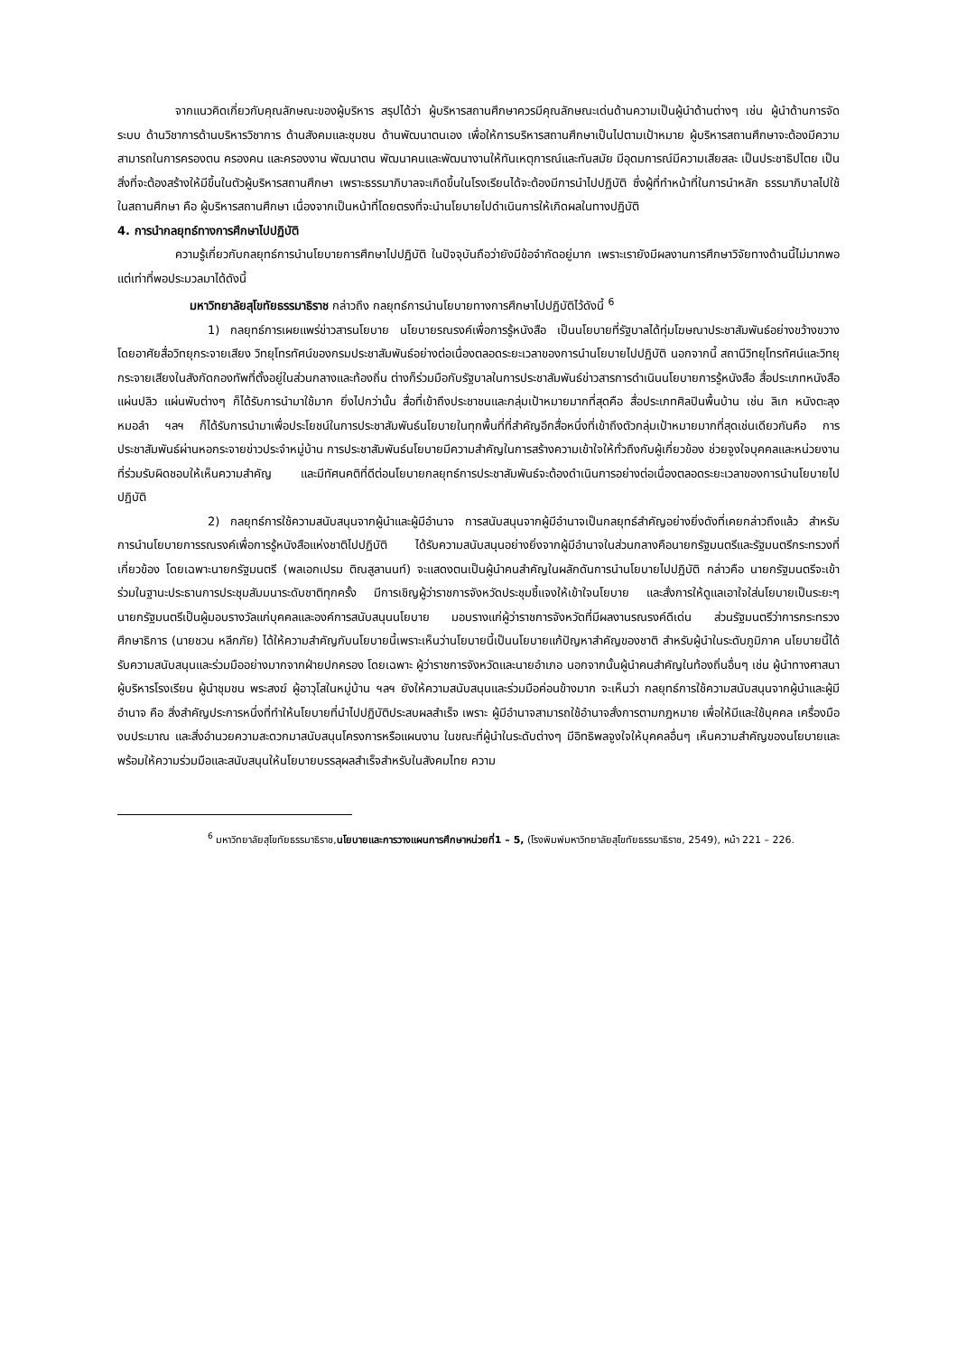จากแนวคิดเกี่ยวกับคุณลักษณะของผู้บริหาร สรุปได้ว่า ผู้บริหารสถานศึกษาควรมีคุณลักษณะเด่นด้านความเป็นผู้นำด้านต่างๆ เช่น ผู้นำด้านการจัดระบบ ด้านวิชาการด้านบริหารวิชาการ ด้านสังคมและชุมชน ด้านพัฒนาตนเอง เพื่อให้การบริหารสถานศึกษาเป็นไปตามเป้าหมาย ผู้บริหารสถานศึกษาจะต้องมีความสามารถในการครองตน ครองคน และครองงาน พัฒนาตน พัฒนาคนและพัฒนางานให้ทันเหตุการณ์และทันสมัย มีอุดมการณ์มีความเสียสละ เป็นประชาธิปไตย เป็นสิ่งที่จะต้องสร้างให้มีขึ้นในตัวผู้บริหารสถานศึกษา เพราะธรรมาภิบาลจะเกิดขึ้นในโรงเรียนได้จะต้องมีการนำไปปฏิบัติ ซึ่งผู้ที่ทำหน้าที่ในการนำหลัก ธรรมาภิบาลไปใช้ในสถานศึกษา คือ ผู้บริหารสถานศึกษา เนื่องจากเป็นหน้าที่โดยตรงที่จะนำนโยบายไปดำเนินการให้เกิดผลในทางปฏิบัติ
4. การนำกลยุทธ์ทางการศึกษาไปปฏิบัติ
ความรู้เกี่ยวกับกลยุทธ์การนำนโยบายการศึกษาไปปฏิบัติ ในปัจจุบันถือว่ายังมีข้อจำกัดอยู่มาก เพราะเรายังมีผลงานการศึกษาวิจัยทางด้านนี้ไม่มากพอ แต่เท่าที่พอประมวลมาได้ดังนี้
มหาวิทยาลัยสุโขทัยธรรมาธิราช กล่าวถึง กลยุทธ์การนำนโยบายทางการศึกษาไปปฏิบัติไว้ดังนี้ <sup>6</sup>
1) กลยุทธ์การเผยแพร่ข่าวสารนโยบาย นโยบายรณรงค์เพื่อการรู้หนังสือ เป็นนโยบายที่รัฐบาลได้ทุ่มโฆษณาประชาสัมพันธ์อย่างขว้างขวาง โดยอาศัยสื่อวิทยุกระจายเสียง วิทยุโทรทัศน์ของกรมประชาสัมพันธ์อย่างต่อเนื่องตลอดระยะเวลาของการนำนโยบายไปปฏิบัติ นอกจากนี้ สถานีวิทยุโทรทัศน์และวิทยุกระจายเสียงในสังกัดกองทัพที่ตั้งอยู่ในส่วนกลางและท้องถิ่น ต่างก็ร่วมมือกับรัฐบาลในการประชาสัมพันธ์ข่าวสารการดำเนินนโยบายการรู้หนังสือ สื่อประเภทหนังสือ แผ่นปลิว แผ่นพับต่างๆ ก็ได้รับการนำมาใช้มาก ยิ่งไปกว่านั้น สื่อที่เข้าถึงประชาชนและกลุ่มเป้าหมายมากที่สุดคือ สื่อประเภทศิลปินพื้นบ้าน เช่น ลิเก หนังตะลุง หมอลำ ฯลฯ ก็ได้รับการนำมาเพื่อประโยชน์ในการประชาสัมพันธ์นโยบายในทุกพื้นที่ที่สำคัญอีกสื่อหนึ่งที่เข้าถึงตัวกลุ่มเป้าหมายมากที่สุดเช่นเดียวกันคือ การประชาสัมพันธ์ผ่านหอกระจายข่าวประจำหมู่บ้าน การประชาสัมพันธ์นโยบายมีความสำคัญในการสร้างความเข้าใจให้ทั่วถึงกับผู้เกี่ยวข้อง ช่วยจูงใจบุคคลและหน่วยงานที่ร่วมรับผิดชอบให้เห็นความสำคัญ และมีทัศนคติที่ดีต่อนโยบายกลยุทธ์การประชาสัมพันธ์จะต้องดำเนินการอย่างต่อเนื่องตลอดระยะเวลาของการนำนโยบายไปปฏิบัติ
2) กลยุทธ์การใช้ความสนับสนุนจากผู้นำและผู้มีอำนาจ การสนับสนุนจากผู้มีอำนาจเป็นกลยุทธ์สำคัญอย่างยิ่งดังที่เคยกล่าวถึงแล้ว สำหรับการนำนโยบายการรณรงค์เพื่อการรู้หนังสือแห่งชาติไปปฏิบัติ ได้รับความสนับสนุนอย่างยิ่งจากผู้มีอำนาจในส่วนกลางคือนายกรัฐมนตรีและรัฐมนตรีกระทรวงที่เกี่ยวข้อง โดยเฉพาะนายกรัฐมนตรี (พลเอกเปรม ติณสูลานนท์) จะแสดงตนเป็นผู้นำคนสำคัญในผลักดันการนำนโยบายไปปฏิบัติ กล่าวคือ นายกรัฐมนตรีจะเข้าร่วมในฐานะประธานการประชุมสัมมนาระดับชาติทุกครั้ง มีการเชิญผู้ว่าราชการจังหวัดประชุมชี้แจงให้เข้าใจนโยบาย และสั่งการให้ดูแลเอาใจใส่นโยบายเป็นระยะๆ นายกรัฐมนตรีเป็นผู้มอบรางวัลแก่บุคคลและองค์การสนับสนุนนโยบาย มอบรางแก่ผู้ว่าราชการจังหวัดที่มีผลงานรณรงค์ดีเด่น ส่วนรัฐมนตรีว่าการกระทรวงศึกษาธิการ (นายชวน หลีกภัย) ได้ให้ความสำคัญกับนโยบายนี้เพราะเห็นว่านโยบายนี้เป็นนโยบายแก้ปัญหาสำคัญของชาติ สำหรับผู้นำในระดับภูมิภาค นโยบายนี้ได้รับความสนับสนุนและร่วมมืออย่างมากจากฝ่ายปกครอง โดยเฉพาะ ผู้ว่าราชการจังหวัดและนายอำเภอ นอกจากนั้นผู้นำคนสำคัญในท้องถิ่นอื่นๆ เช่น ผู้นำทางศาสนา ผู้บริหารโรงเรียน ผู้นำชุมชน พระสงฆ์ ผู้อาวุโสในหมู่บ้าน ฯลฯ ยังให้ความสนับสนุนและร่วมมือค่อนข้างมาก จะเห็นว่า กลยุทธ์การใช้ความสนับสนุนจากผู้นำและผู้มีอำนาจ คือ สิ่งสำคัญประการหนึ่งที่ทำให้นโยบายที่นำไปปฏิบัติประสบผลสำเร็จ เพราะ ผู้มีอำนาจสามารถใช้อำนาจสั่งการตามกฎหมาย เพื่อให้มีและใช้บุคคล เครื่องมืองบประมาณ และสิ่งอำนวยความสะดวกมาสนับสนุนโครงการหรือแผนงาน ในขณะที่ผู้นำในระดับต่างๆ มีอิทธิพลจูงใจให้บุคคลอื่นๆ เห็นความสำคัญของนโยบายและพร้อมให้ความร่วมมือและสนับสนุนให้นโยบายบรรลุผลสำเร็จสำหรับในสังคมไทย ความ
<sup>6</sup> มหาวิทยาลัยสุโขทัยธรรมาธิราช,นโยบายและการวางแผนการศึกษาหน่วยที่1 – 5, (โรงพิมพ์มหาวิทยาลัยสุโขทัยธรรมาธิราช, 2549), หน้า 221 – 226.